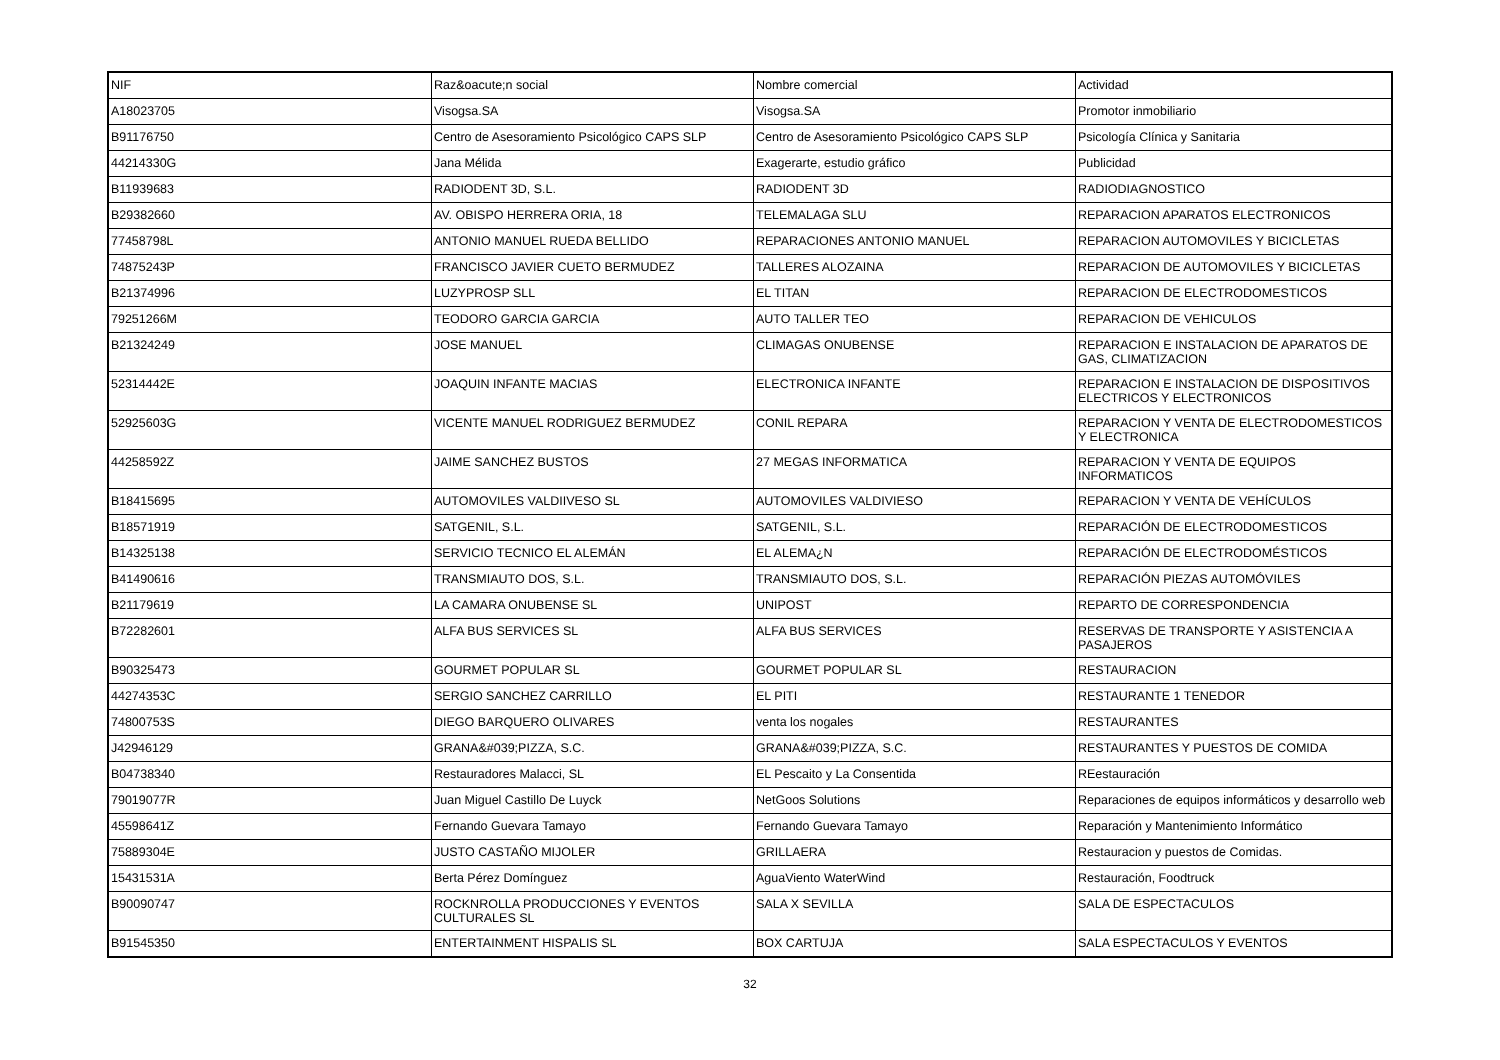| NIF | Raz&oacute;n social | Nombre comercial | Actividad |
| A18023705 | Visogsa.SA | Visogsa.SA | Promotor inmobiliario |
| B91176750 | Centro de Asesoramiento Psicológico CAPS SLP | Centro de Asesoramiento Psicológico CAPS SLP | Psicología Clínica y Sanitaria |
| 44214330G | Jana Mélida | Exagerarte, estudio gráfico | Publicidad |
| B11939683 | RADIODENT 3D, S.L. | RADIODENT 3D | RADIODIAGNOSTICO |
| B29382660 | AV. OBISPO HERRERA ORIA, 18 | TELEMALAGA SLU | REPARACION APARATOS ELECTRONICOS |
| 77458798L | ANTONIO MANUEL RUEDA BELLIDO | REPARACIONES ANTONIO MANUEL | REPARACION AUTOMOVILES Y BICICLETAS |
| 74875243P | FRANCISCO JAVIER CUETO BERMUDEZ | TALLERES ALOZAINA | REPARACION DE AUTOMOVILES Y BICICLETAS |
| B21374996 | LUZYPROSP SLL | EL TITAN | REPARACION DE ELECTRODOMESTICOS |
| 79251266M | TEODORO GARCIA GARCIA | AUTO TALLER TEO | REPARACION DE VEHICULOS |
| B21324249 | JOSE MANUEL | CLIMAGAS ONUBENSE | REPARACION E INSTALACION DE APARATOS DE GAS, CLIMATIZACION |
| 52314442E | JOAQUIN INFANTE MACIAS | ELECTRONICA INFANTE | REPARACION E INSTALACION DE DISPOSITIVOS ELECTRICOS Y ELECTRONICOS |
| 52925603G | VICENTE MANUEL RODRIGUEZ BERMUDEZ | CONIL REPARA | REPARACION Y VENTA DE ELECTRODOMESTICOS Y ELECTRONICA |
| 44258592Z | JAIME SANCHEZ BUSTOS | 27 MEGAS INFORMATICA | REPARACION Y VENTA DE EQUIPOS INFORMATICOS |
| B18415695 | AUTOMOVILES VALDIIVESO SL | AUTOMOVILES VALDIVIESO | REPARACION Y VENTA DE VEHÍCULOS |
| B18571919 | SATGENIL, S.L. | SATGENIL, S.L. | REPARACIÓN DE ELECTRODOMESTICOS |
| B14325138 | SERVICIO TECNICO EL ALEMÁN | EL ALEMA¿N | REPARACIÓN DE ELECTRODOMÉSTICOS |
| B41490616 | TRANSMIAUTO DOS, S.L. | TRANSMIAUTO DOS, S.L. | REPARACIÓN PIEZAS AUTOMÓVILES |
| B21179619 | LA CAMARA ONUBENSE SL | UNIPOST | REPARTO DE CORRESPONDENCIA |
| B72282601 | ALFA BUS SERVICES SL | ALFA BUS SERVICES | RESERVAS DE TRANSPORTE Y ASISTENCIA A PASAJEROS |
| B90325473 | GOURMET POPULAR SL | GOURMET POPULAR SL | RESTAURACION |
| 44274353C | SERGIO SANCHEZ CARRILLO | EL PITI | RESTAURANTE 1 TENEDOR |
| 74800753S | DIEGO BARQUERO OLIVARES | venta los nogales | RESTAURANTES |
| J42946129 | GRANA&#039;PIZZA, S.C. | GRANA&#039;PIZZA, S.C. | RESTAURANTES Y PUESTOS DE COMIDA |
| B04738340 | Restauradores Malacci, SL | EL Pescaito y La Consentida | REestauración |
| 79019077R | Juan Miguel Castillo De Luyck | NetGoos Solutions | Reparaciones de equipos informáticos y desarrollo web |
| 45598641Z | Fernando Guevara Tamayo | Fernando Guevara Tamayo | Reparación y Mantenimiento Informático |
| 75889304E | JUSTO CASTAÑO MIJOLER | GRILLAERA | Restauracion y puestos de Comidas. |
| 15431531A | Berta Pérez Domínguez | AguaViento WaterWind | Restauración, Foodtruck |
| B90090747 | ROCKNROLLA PRODUCCIONES Y EVENTOS CULTURALES SL | SALA X SEVILLA | SALA DE ESPECTACULOS |
| B91545350 | ENTERTAINMENT HISPALIS SL | BOX CARTUJA | SALA ESPECTACULOS Y EVENTOS |
32